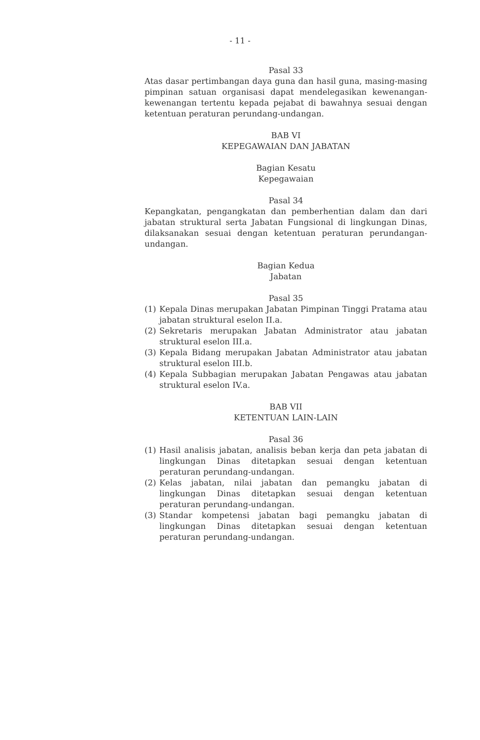- 11 -
Pasal 33
Atas dasar pertimbangan daya guna dan hasil guna, masing-masing pimpinan satuan organisasi dapat mendelegasikan kewenangan-kewenangan tertentu kepada pejabat di bawahnya sesuai dengan ketentuan peraturan perundang-undangan.
BAB VI
KEPEGAWAIAN DAN JABATAN
Bagian Kesatu
Kepegawaian
Pasal 34
Kepangkatan, pengangkatan dan pemberhentian dalam dan dari jabatan struktural serta Jabatan Fungsional di lingkungan Dinas, dilaksanakan sesuai dengan ketentuan peraturan perundangan-undangan.
Bagian Kedua
Jabatan
Pasal 35
(1) Kepala Dinas merupakan Jabatan Pimpinan Tinggi Pratama atau jabatan struktural eselon II.a.
(2) Sekretaris merupakan Jabatan Administrator atau jabatan struktural eselon III.a.
(3) Kepala Bidang merupakan Jabatan Administrator atau jabatan struktural eselon III.b.
(4) Kepala Subbagian merupakan Jabatan Pengawas atau jabatan struktural eselon IV.a.
BAB VII
KETENTUAN LAIN-LAIN
Pasal 36
(1) Hasil analisis jabatan, analisis beban kerja dan peta jabatan di lingkungan Dinas ditetapkan sesuai dengan ketentuan peraturan perundang-undangan.
(2) Kelas jabatan, nilai jabatan dan pemangku jabatan di lingkungan Dinas ditetapkan sesuai dengan ketentuan peraturan perundang-undangan.
(3) Standar kompetensi jabatan bagi pemangku jabatan di lingkungan Dinas ditetapkan sesuai dengan ketentuan peraturan perundang-undangan.